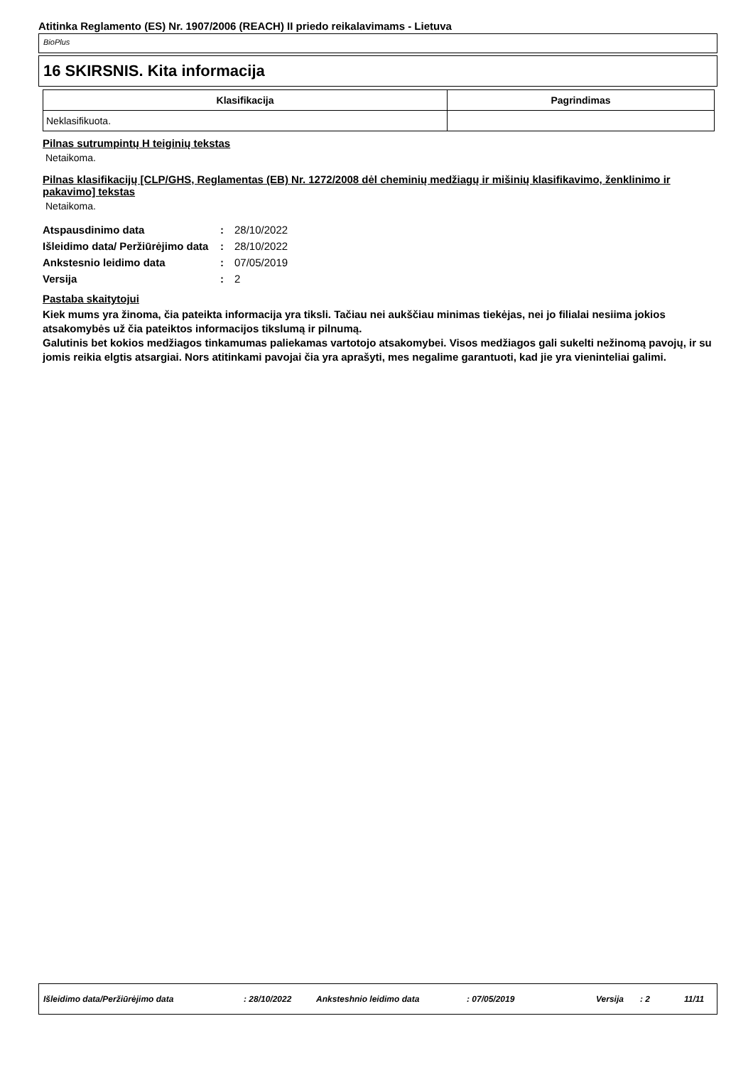Atitinka Reglamento (ES) Nr. 1907/2006 (REACH) II priedo reikalavimams - Lietuva
BioPlus
16 SKIRSNIS. Kita informacija
| Klasifikacija | Pagrindimas |
| --- | --- |
| Neklasifikuota. | |
Pilnas sutrumpintų H teiginių tekstas
Netaikoma.
Pilnas klasifikacijų [CLP/GHS, Reglamentas (EB) Nr. 1272/2008 dėl cheminių medžiagų ir mišinių klasifikavimo, ženklinimo ir pakavimo] tekstas
Netaikoma.
| Atspausdinimo data | : | 28/10/2022 |
| Išleidimo data/ Peržiūrėjimo data | : | 28/10/2022 |
| Ankstesnio leidimo data | : | 07/05/2019 |
| Versija | : | 2 |
Pastaba skaitytojui
Kiek mums yra žinoma, čia pateikta informacija yra tiksli. Tačiau nei aukščiau minimas tiekėjas, nei jo filialai nesiima jokios atsakomybės už čia pateiktos informacijos tikslumą ir pilnumą.
Galutinis bet kokios medžiagos tinkamumas paliekamas vartotojo atsakomybei. Visos medžiagos gali sukelti nežinomą pavojų, ir su jomis reikia elgtis atsargiai. Nors atitinkami pavojai čia yra aprašyti, mes negalime garantuoti, kad jie yra vieninteliai galimi.
Išleidimo data/Peržiūrėjimo data: 28/10/2022 Anksteshnio leidimo data: 07/05/2019 Versija: 2 11/11